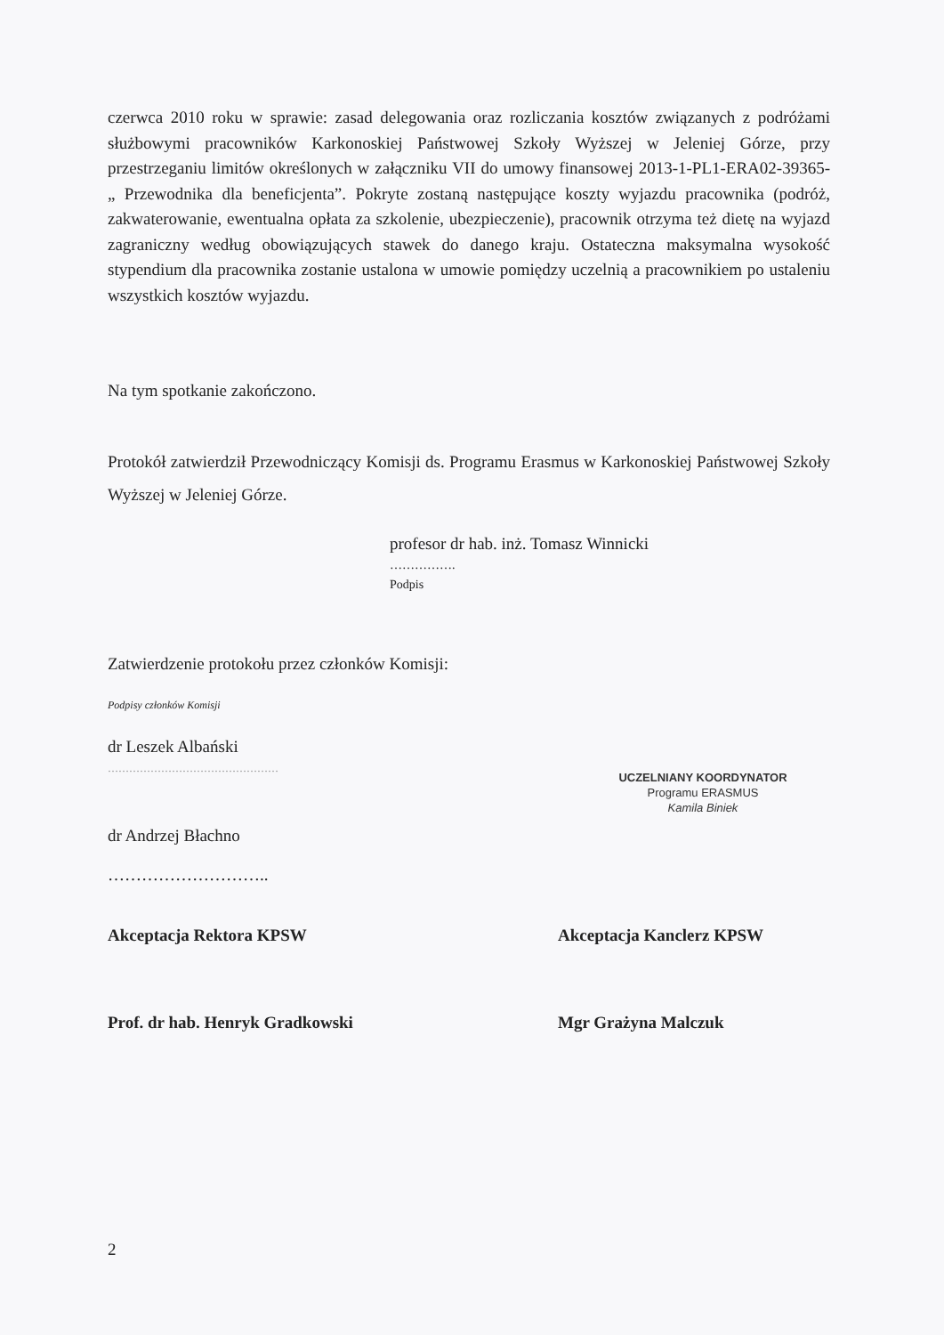czerwca 2010 roku w sprawie: zasad delegowania oraz rozliczania kosztów związanych z podróżami służbowymi pracowników Karkonoskiej Państwowej Szkoły Wyższej w Jeleniej Górze, przy przestrzeganiu limitów określonych w załączniku VII do umowy finansowej 2013-1-PL1-ERA02-39365- „ Przewodnika dla beneficjenta”. Pokryte zostaną następujące koszty wyjazdu pracownika (podróż, zakwaterowanie, ewentualna opłata za szkolenie, ubezpieczenie), pracownik otrzyma też dietę na wyjazd zagraniczny według obowiązujących stawek do danego kraju. Ostateczna maksymalna wysokość stypendium dla pracownika zostanie ustalona w umowie pomiędzy uczelnią a pracownikiem po ustaleniu wszystkich kosztów wyjazdu.
Na tym spotkanie zakończono.
Protokół zatwierdził Przewodniczący Komisji ds. Programu Erasmus w Karkonoskiej Państwowej Szkoły Wyższej w Jeleniej Górze.
profesor dr hab. inż. Tomasz Winnicki
…………….
Podpis
Zatwierdzenie protokołu przez członków Komisji:
Podpisy członków Komisji
dr Leszek Albański
…………………………………………
UCZELNIANY KOORDYNATOR
Programu ERASMUS
Kamila Biniek
dr Andrzej Błachno
………………………..
Akceptacja Rektora KPSW Akceptacja Kanclerz KPSW
Prof. dr hab. Henryk Gradkowski Mgr Grażyna Malczuk
2